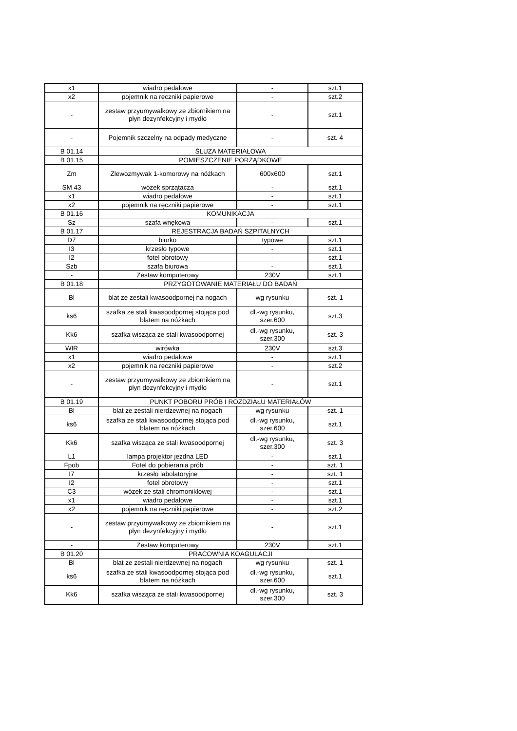| x1 | wiadro pedałowe | - | szt.1 |
| x2 | pojemnik na ręczniki papierowe | - | szt.2 |
| - | zestaw przyumywalkowy ze zbiornikiem na płyn dezynfekcyjny i mydło | - | szt.1 |
| - | Pojemnik szczelny na odpady medyczne | - | szt. 4 |
| B 01.14 | ŚLUZA MATERIAŁOWA | | |
| B 01.15 | POMIESZCZENIE PORZĄDKOWE | | |
| Zm | Zlewozmywak 1-komorowy na nóżkach | 600x600 | szt.1 |
| SM 43 | wózek sprzątacza | - | szt.1 |
| x1 | wiadro pedałowe | - | szt.1 |
| x2 | pojemnik na ręczniki papierowe | - | szt.1 |
| B 01.16 | KOMUNIKACJA | | |
| Sz | szafa wnękowa | - | szt.1 |
| B 01.17 | REJESTRACJA BADAŃ SZPITALNYCH | | |
| D7 | biurko | typowe | szt.1 |
| I3 | krzesło typowe | - | szt.1 |
| I2 | fotel obrotowy | - | szt.1 |
| Szb | szafa biurowa | - | szt.1 |
| - | Zestaw komputerowy | 230V | szt.1 |
| B 01.18 | PRZYGOTOWANIE MATERIAŁU DO BADAŃ | | |
| Bl | blat ze zestali kwasoodpornej na nogach | wg rysunku | szt. 1 |
| ks6 | szafka ze stali kwasoodpornej stojąca pod blatem na nóżkach | dł.-wg rysunku, szer.600 | szt.3 |
| Kk6 | szafka wisząca ze stali kwasoodpornej | dł.-wg rysunku, szer.300 | szt. 3 |
| WIR | wirówka | 230V | szt.3 |
| x1 | wiadro pedałowe | - | szt.1 |
| x2 | pojemnik na ręczniki papierowe | - | szt.2 |
| - | zestaw przyumywalkowy ze zbiornikiem na płyn dezynfekcyjny i mydło | - | szt.1 |
| B 01.19 | PUNKT POBORU PRÓB I ROZDZIAŁU MATERIAŁÓW | | |
| Bl | blat ze zestali nierdzewnej na nogach | wg rysunku | szt. 1 |
| ks6 | szafka ze stali kwasoodpornej stojąca pod blatem na nóżkach | dł.-wg rysunku, szer.600 | szt.1 |
| Kk6 | szafka wisząca ze stali kwasoodpornej | dł.-wg rysunku, szer.300 | szt. 3 |
| L1 | lampa projektor jezdna LED | - | szt.1 |
| Fpob | Fotel do pobierania prób | - | szt. 1 |
| I7 | krzesło labolatoryjne | - | szt. 1 |
| I2 | fotel obrotowy | - | szt.1 |
| C3 | wózek ze stali chromoniklowej | - | szt.1 |
| x1 | wiadro pedałowe | - | szt.1 |
| x2 | pojemnik na ręczniki papierowe | - | szt.2 |
| - | zestaw przyumywalkowy ze zbiornikiem na płyn dezynfekcyjny i mydło | - | szt.1 |
| - | Zestaw komputerowy | 230V | szt.1 |
| B 01.20 | PRACOWNIA KOAGULACJI | | |
| Bl | blat ze zestali nierdzewnej na nogach | wg rysunku | szt. 1 |
| ks6 | szafka ze stali kwasoodpornej stojąca pod blatem na nóżkach | dł.-wg rysunku, szer.600 | szt.1 |
| Kk6 | szafka wisząca ze stali kwasoodpornej | dł.-wg rysunku, szer.300 | szt. 3 |